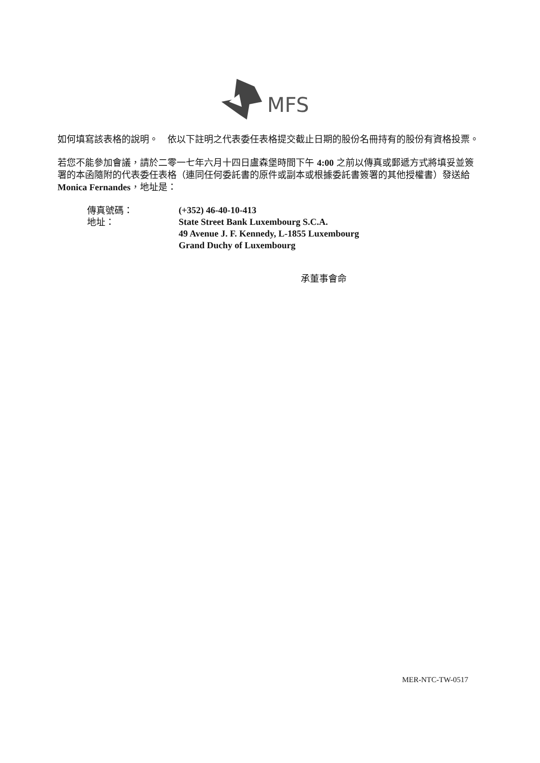MFS
如何填寫該表格的說明。　依以下註明之代表委任表格提交截止日期的股份名冊持有的股份有資格投票。
若您不能參加會議，請於二零一七年六月十四日盧森堡時間下午 4:00 之前以傳真或郵遞方式將填妥並簽署的本函隨附的代表委任表格（連同任何委託書的原件或副本或根據委託書簽署的其他授權書）發送給 Monica Fernandes，地址是：
| 傳真號碼： | (+352) 46-40-10-413 |
| 地址： | State Street Bank Luxembourg S.C.A. 49 Avenue J. F. Kennedy, L-1855 Luxembourg Grand Duchy of Luxembourg |
承董事會命
MER-NTC-TW-0517